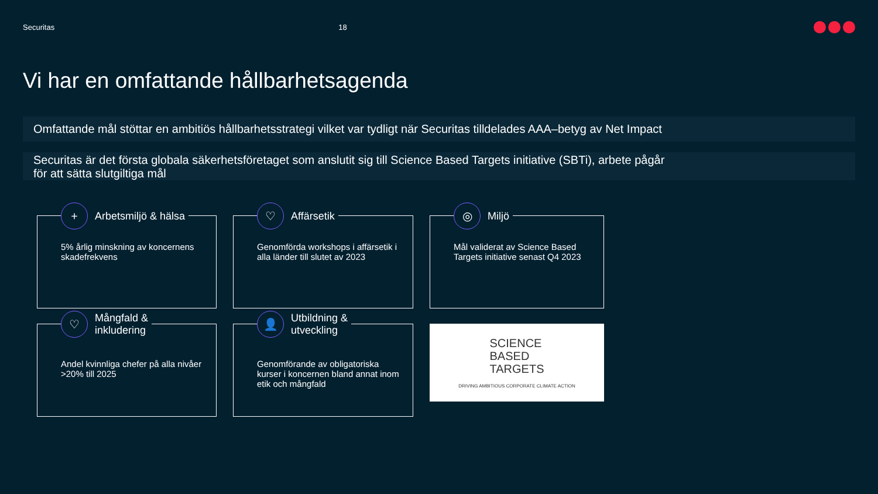Securitas 18
Vi har en omfattande hållbarhetsagenda
Omfattande mål stöttar en ambitiös hållbarhetsstrategi vilket var tydligt när Securitas tilldelades AAA–betyg av Net Impact
Securitas är det första globala säkerhetsföretaget som anslutit sig till Science Based Targets initiative (SBTi), arbete pågår
för att sätta slutgiltiga mål
+ Arbetsmiljö & hälsa
5% årlig minskning av koncernens skadefrekvens
♡ Affärsetik
Genomförda workshops i affärsetik i alla länder till slutet av 2023
◎ Miljö
Mål validerat av Science Based Targets initiative senast Q4 2023
♡ Mångfald &
inkludering
Andel kvinnliga chefer på alla nivåer >20% till 2025
👤 Utbildning &
utveckling
Genomförande av obligatoriska kurser i koncernen bland annat inom etik och mångfald
SCIENCE
BASED
TARGETS
DRIVING AMBITIOUS CORPORATE CLIMATE ACTION